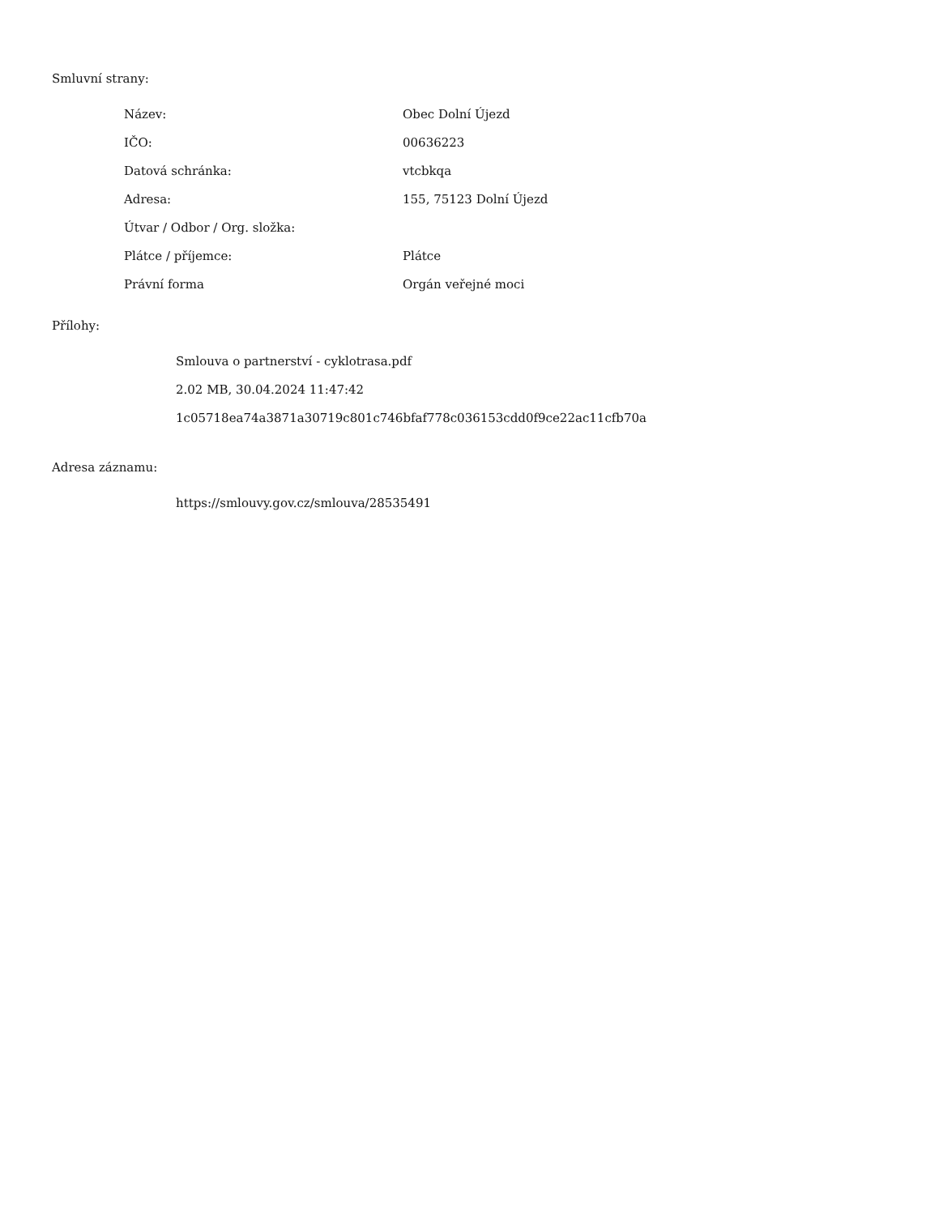Smluvní strany:
| Název: | Obec Dolní Újezd |
| IČO: | 00636223 |
| Datová schránka: | vtcbkqa |
| Adresa: | 155, 75123 Dolní Újezd |
| Útvar / Odbor / Org. složka: | |
| Plátce / příjemce: | Plátce |
| Právní forma | Orgán veřejné moci |
Přílohy:
Smlouva o partnerství - cyklotrasa.pdf
2.02 MB, 30.04.2024 11:47:42
1c05718ea74a3871a30719c801c746bfaf778c036153cdd0f9ce22ac11cfb70a
Adresa záznamu:
https://smlouvy.gov.cz/smlouva/28535491